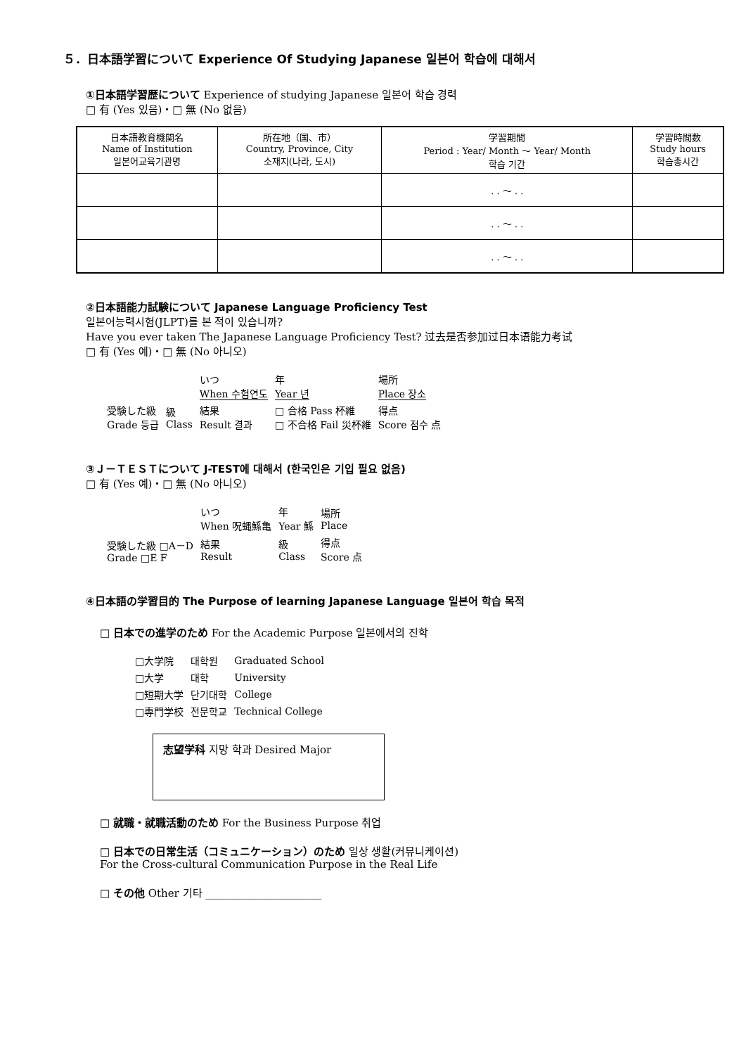５．日本語学習について Experience Of Studying Japanese 일본어 학습에 대해서
①日本語学習歴について Experience of studying Japanese 일본어 학습 경력
□ 有 (Yes 있음)・□ 無 (No 없음)
| 日本語教育機関名 Name of Institution 일본어교육기관명 | 所在地（国、市） Country, Province, City 소재지(나라, 도시) | 学習期間 Period : Year/ Month ～ Year/ Month 학습 기간 | 学習時間数 Study hours 학습총시간 |
| --- | --- | --- | --- |
| | | . . ～ . . | |
| | | . . ～ . . | |
| | | . . ～ . . | |
②日本語能力試験について Japanese Language Proficiency Test
일본어능력시험(JLPT)를 본 적이 있습니까?
Have you ever taken The Japanese Language Proficiency Test? 过去是否参加过日本语能力考试
□ 有 (Yes 예)・□ 無 (No 아니오)
| | | いつ When 수험연도 | 年 Year 년 | 場所 Place 장소 |
| 受験した級 Grade 등급 | 級 Class | 結果 Result 결과 | □ 合格 Pass 杯維 □ 不合格 Fail 災杯維 | 得点 Score 점수 点 |
③Ｊ－ＴＥＳＴについて J-TEST에 대해서 (한국인은 기입 필요 없음)
□ 有 (Yes 예)・□ 無 (No 아니오)
| | いつ When 呪蝿鯀亀 | 年 Year 鯀 | 場所 Place |
| 受験した級 □A－D Grade □E F | 結果 Result | 級 Class | 得点 Score 点 |
④日本語の学習目的 The Purpose of learning Japanese Language 일본어 학습 목적
□ 日本での進学のため For the Academic Purpose 일본에서의 진학
| □大学院 | 대학원 | Graduated School |
| □大学 | 대학 | University |
| □短期大学 | 단기대학 | College |
| □専門学校 | 전문학교 | Technical College |
志望学科 지망 학과 Desired Major
□ 就職・就職活動のため For the Business Purpose 취업
□ 日本での日常生活（コミュニケーション）のため 일상 생활(커뮤니케이션)
For the Cross-cultural Communication Purpose in the Real Life
□ その他 Other 기타 ______________________